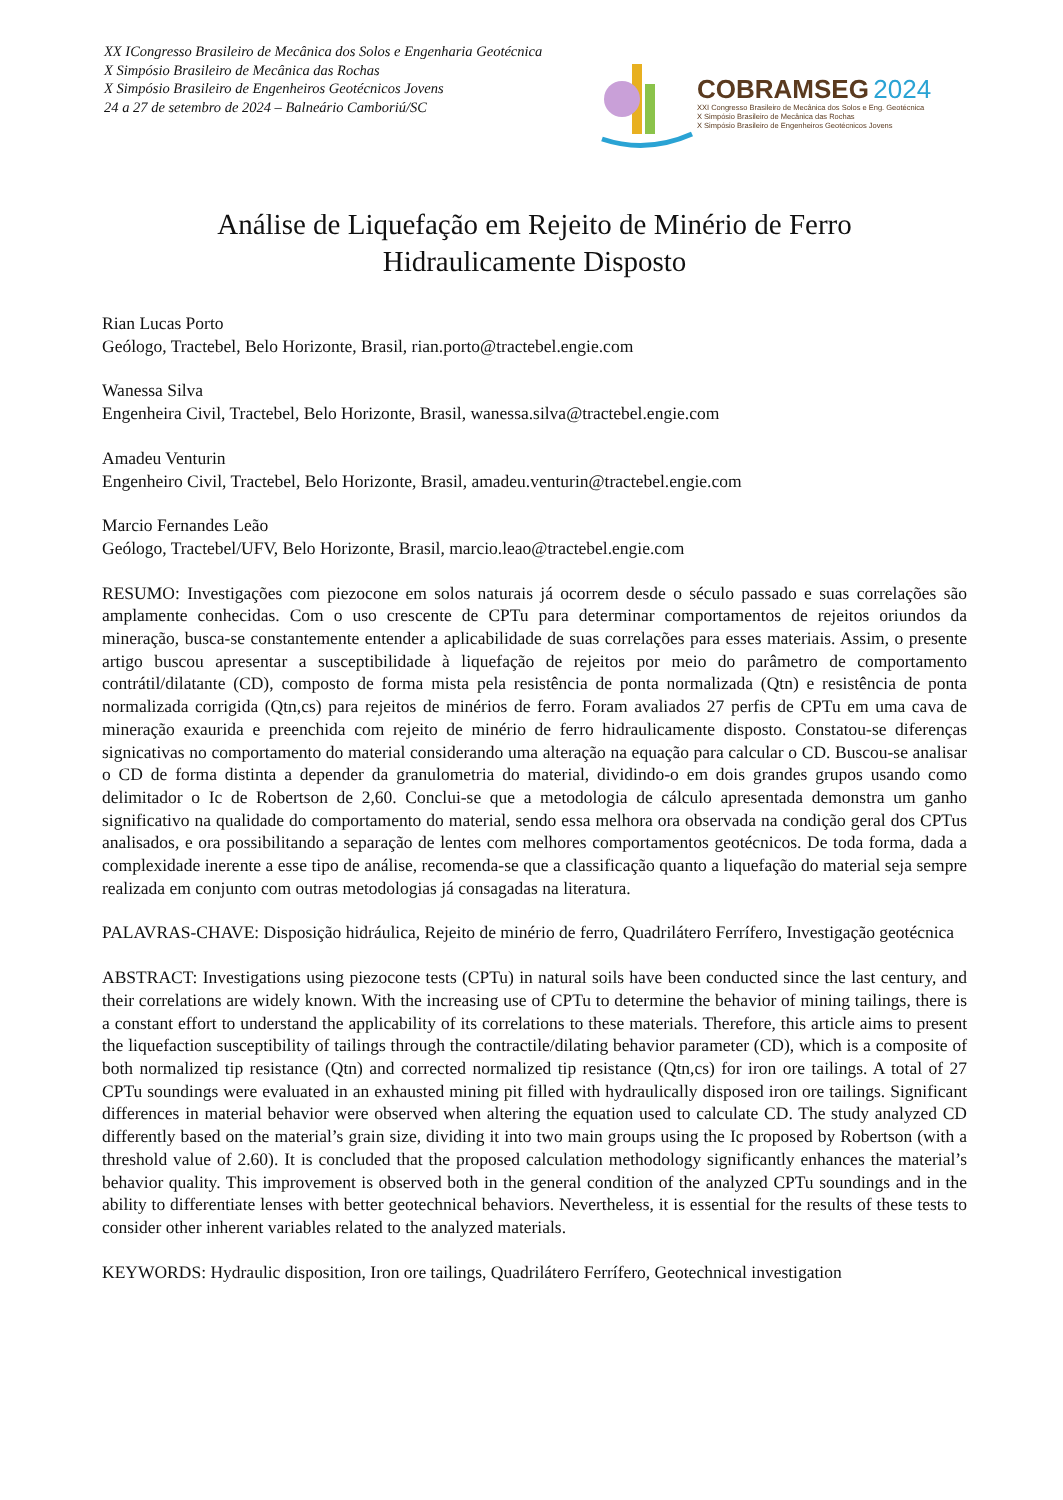XX ICongresso Brasileiro de Mecânica dos Solos e Engenharia Geotécnica
X Simpósio Brasileiro de Mecânica das Rochas
X Simpósio Brasileiro de Engenheiros Geotécnicos Jovens
24 a 27 de setembro de 2024 – Balneário Camboriú/SC
COBRAMSEG 2024
XXI Congresso Brasileiro de Mecânica dos Solos e Eng. Geotécnica
X Simpósio Brasileiro de Mecânica das Rochas
X Simpósio Brasileiro de Engenheiros Geotécnicos Jovens
Análise de Liquefação em Rejeito de Minério de Ferro
Hidraulicamente Disposto
Rian Lucas Porto
Geólogo, Tractebel, Belo Horizonte, Brasil, rian.porto@tractebel.engie.com
Wanessa Silva
Engenheira Civil, Tractebel, Belo Horizonte, Brasil, wanessa.silva@tractebel.engie.com
Amadeu Venturin
Engenheiro Civil, Tractebel, Belo Horizonte, Brasil, amadeu.venturin@tractebel.engie.com
Marcio Fernandes Leão
Geólogo, Tractebel/UFV, Belo Horizonte, Brasil, marcio.leao@tractebel.engie.com
RESUMO: Investigações com piezocone em solos naturais já ocorrem desde o século passado e suas correlações são amplamente conhecidas. Com o uso crescente de CPTu para determinar comportamentos de rejeitos oriundos da mineração, busca-se constantemente entender a aplicabilidade de suas correlações para esses materiais. Assim, o presente artigo buscou apresentar a susceptibilidade à liquefação de rejeitos por meio do parâmetro de comportamento contrátil/dilatante (CD), composto de forma mista pela resistência de ponta normalizada (Qtn) e resistência de ponta normalizada corrigida (Qtn,cs) para rejeitos de minérios de ferro. Foram avaliados 27 perfis de CPTu em uma cava de mineração exaurida e preenchida com rejeito de minério de ferro hidraulicamente disposto. Constatou-se diferenças signicativas no comportamento do material considerando uma alteração na equação para calcular o CD. Buscou-se analisar o CD de forma distinta a depender da granulometria do material, dividindo-o em dois grandes grupos usando como delimitador o Ic de Robertson de 2,60. Conclui-se que a metodologia de cálculo apresentada demonstra um ganho significativo na qualidade do comportamento do material, sendo essa melhora ora observada na condição geral dos CPTus analisados, e ora possibilitando a separação de lentes com melhores comportamentos geotécnicos. De toda forma, dada a complexidade inerente a esse tipo de análise, recomenda-se que a classificação quanto a liquefação do material seja sempre realizada em conjunto com outras metodologias já consagadas na literatura.
PALAVRAS-CHAVE: Disposição hidráulica, Rejeito de minério de ferro, Quadrilátero Ferrífero, Investigação geotécnica
ABSTRACT: Investigations using piezocone tests (CPTu) in natural soils have been conducted since the last century, and their correlations are widely known. With the increasing use of CPTu to determine the behavior of mining tailings, there is a constant effort to understand the applicability of its correlations to these materials. Therefore, this article aims to present the liquefaction susceptibility of tailings through the contractile/dilating behavior parameter (CD), which is a composite of both normalized tip resistance (Qtn) and corrected normalized tip resistance (Qtn,cs) for iron ore tailings. A total of 27 CPTu soundings were evaluated in an exhausted mining pit filled with hydraulically disposed iron ore tailings. Significant differences in material behavior were observed when altering the equation used to calculate CD. The study analyzed CD differently based on the material’s grain size, dividing it into two main groups using the Ic proposed by Robertson (with a threshold value of 2.60). It is concluded that the proposed calculation methodology significantly enhances the material’s behavior quality. This improvement is observed both in the general condition of the analyzed CPTu soundings and in the ability to differentiate lenses with better geotechnical behaviors. Nevertheless, it is essential for the results of these tests to consider other inherent variables related to the analyzed materials.
KEYWORDS: Hydraulic disposition, Iron ore tailings, Quadrilátero Ferrífero, Geotechnical investigation